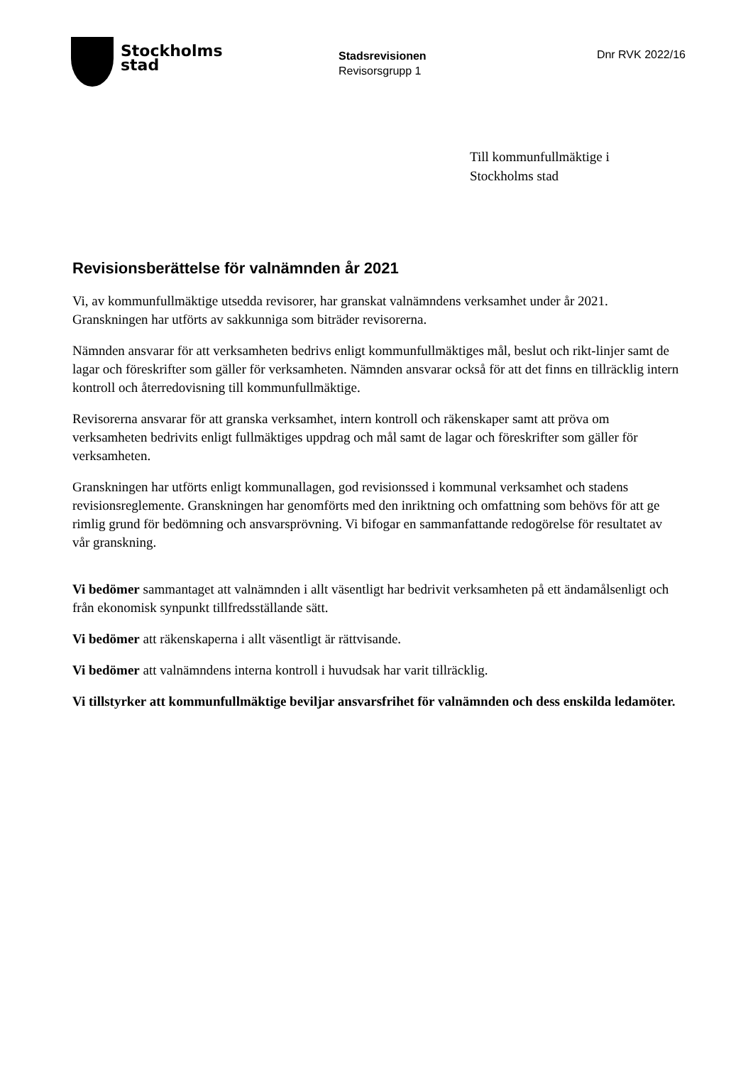Stockholms
stad
Stadsrevisionen
Revisorsgrupp 1
Dnr RVK 2022/16
Till kommunfullmäktige i
Stockholms stad
Revisionsberättelse för valnämnden år 2021
Vi, av kommunfullmäktige utsedda revisorer, har granskat valnämndens verksamhet under år 2021. Granskningen har utförts av sakkunniga som biträder revisorerna.
Nämnden ansvarar för att verksamheten bedrivs enligt kommunfullmäktiges mål, beslut och rikt-linjer samt de lagar och föreskrifter som gäller för verksamheten. Nämnden ansvarar också för att det finns en tillräcklig intern kontroll och återredovisning till kommunfullmäktige.
Revisorerna ansvarar för att granska verksamhet, intern kontroll och räkenskaper samt att pröva om verksamheten bedrivits enligt fullmäktiges uppdrag och mål samt de lagar och föreskrifter som gäller för verksamheten.
Granskningen har utförts enligt kommunallagen, god revisionssed i kommunal verksamhet och stadens revisionsreglemente. Granskningen har genomförts med den inriktning och omfattning som behövs för att ge rimlig grund för bedömning och ansvarsprövning. Vi bifogar en sammanfattande redogörelse för resultatet av vår granskning.
Vi bedömer sammantaget att valnämnden i allt väsentligt har bedrivit verksamheten på ett ändamålsenligt och från ekonomisk synpunkt tillfredsställande sätt.
Vi bedömer att räkenskaperna i allt väsentligt är rättvisande.
Vi bedömer att valnämndens interna kontroll i huvudsak har varit tillräcklig.
Vi tillstyrker att kommunfullmäktige beviljar ansvarsfrihet för valnämnden och dess enskilda ledamöter.